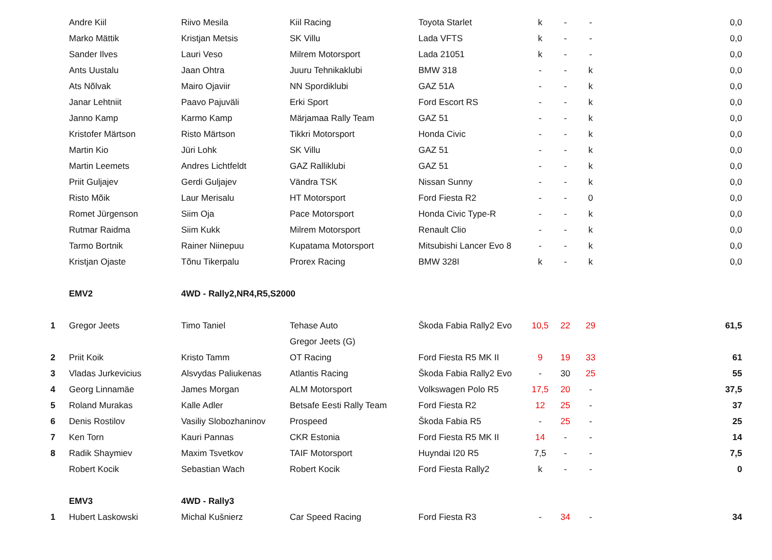| | Andre Kiil | Riivo Mesila | Kiil Racing | Toyota Starlet | k | - | - | | 0,0 |
| | Marko Mättik | Kristjan Metsis | SK Villu | Lada VFTS | k | - | - | | 0,0 |
| | Sander Ilves | Lauri Veso | Milrem Motorsport | Lada 21051 | k | - | - | | 0,0 |
| | Ants Uustalu | Jaan Ohtra | Juuru Tehnikaklubi | BMW 318 | - | - | k | | 0,0 |
| | Ats Nõlvak | Mairo Ojaviir | NN Spordiklubi | GAZ 51A | - | - | k | | 0,0 |
| | Janar Lehtniit | Paavo Pajuväli | Erki Sport | Ford Escort RS | - | - | k | | 0,0 |
| | Janno Kamp | Karmo Kamp | Märjamaa Rally Team | GAZ 51 | - | - | k | | 0,0 |
| | Kristofer Märtson | Risto Märtson | Tikkri Motorsport | Honda Civic | - | - | k | | 0,0 |
| | Martin Kio | Jüri Lohk | SK Villu | GAZ 51 | - | - | k | | 0,0 |
| | Martin Leemets | Andres Lichtfeldt | GAZ Ralliklubi | GAZ 51 | - | - | k | | 0,0 |
| | Priit Guljajev | Gerdi Guljajev | Vändra TSK | Nissan Sunny | - | - | k | | 0,0 |
| | Risto Mõik | Laur Merisalu | HT Motorsport | Ford Fiesta R2 | - | - | 0 | | 0,0 |
| | Romet Jürgenson | Siim Oja | Pace Motorsport | Honda Civic Type-R | - | - | k | | 0,0 |
| | Rutmar Raidma | Siim Kukk | Milrem Motorsport | Renault Clio | - | - | k | | 0,0 |
| | Tarmo Bortnik | Rainer Niinepuu | Kupatama Motorsport | Mitsubishi Lancer Evo 8 | - | - | k | | 0,0 |
| | Kristjan Ojaste | Tõnu Tikerpalu | Prorex Racing | BMW 328I | k | - | k | | 0,0 |
| | EMV2 | 4WD - Rally2,NR4,R5,S2000 | | | | | | | |
| 1 | Gregor Jeets | Timo Taniel | Tehase Auto | Škoda Fabia Rally2 Evo | 10,5 | 22 | 29 | | 61,5 |
| | | | Gregor Jeets (G) | | | | | | |
| 2 | Priit Koik | Kristo Tamm | OT Racing | Ford Fiesta R5 MK II | 9 | 19 | 33 | | 61 |
| 3 | Vladas Jurkevicius | Alsvydas Paliukenas | Atlantis Racing | Škoda Fabia Rally2 Evo | - | 30 | 25 | | 55 |
| 4 | Georg Linnamäe | James Morgan | ALM Motorsport | Volkswagen Polo R5 | 17,5 | 20 | - | | 37,5 |
| 5 | Roland Murakas | Kalle Adler | Betsafe Eesti Rally Team | Ford Fiesta R2 | 12 | 25 | - | | 37 |
| 6 | Denis Rostilov | Vasiliy Slobozhaninov | Prospeed | Škoda Fabia R5 | - | 25 | - | | 25 |
| 7 | Ken Torn | Kauri Pannas | CKR Estonia | Ford Fiesta R5 MK II | 14 | - | - | | 14 |
| 8 | Radik Shaymiev | Maxim Tsvetkov | TAIF Motorsport | Huyndai I20 R5 | 7,5 | - | - | | 7,5 |
| | Robert Kocik | Sebastian Wach | Robert Kocik | Ford Fiesta Rally2 | k | - | - | | 0 |
| | EMV3 | 4WD - Rally3 | | | | | | | |
| 1 | Hubert Laskowski | Michal Kušnierz | Car Speed Racing | Ford Fiesta R3 | - | 34 | - | | 34 |